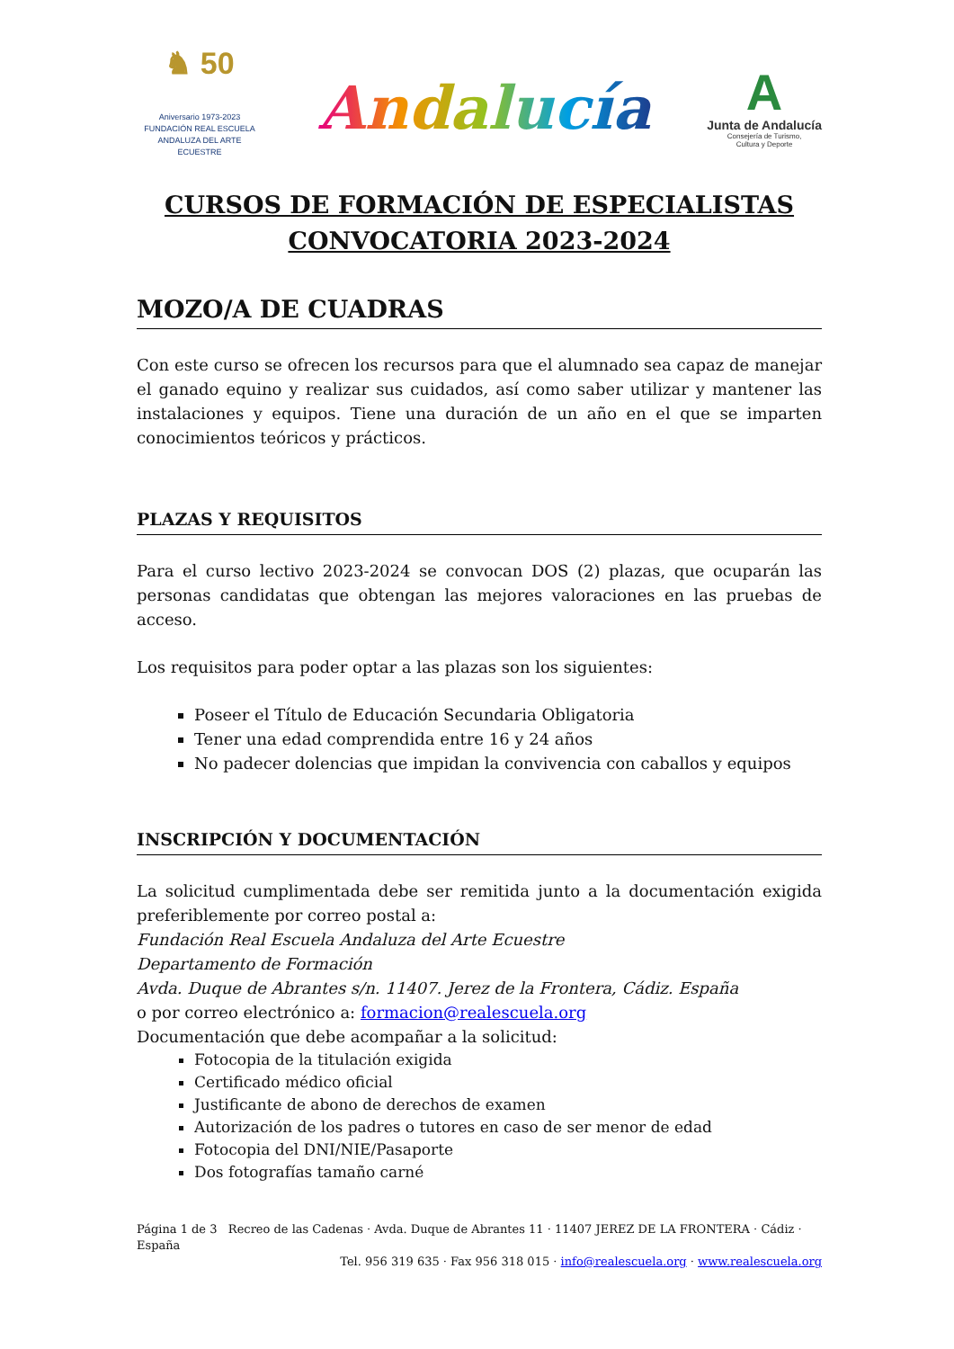♞ 50
Aniversario 1973-2023
FUNDACIÓN REAL ESCUELA
ANDALUZA DEL ARTE ECUESTRE
Andalucía
A
Junta de Andalucía
Consejería de Turismo,
Cultura y Deporte
CURSOS DE FORMACIÓN DE ESPECIALISTAS
CONVOCATORIA 2023-2024
MOZO/A DE CUADRAS
Con este curso se ofrecen los recursos para que el alumnado sea capaz de manejar el ganado equino y realizar sus cuidados, así como saber utilizar y mantener las instalaciones y equipos. Tiene una duración de un año en el que se imparten conocimientos teóricos y prácticos.
PLAZAS Y REQUISITOS
Para el curso lectivo 2023-2024 se convocan DOS (2) plazas, que ocuparán las personas candidatas que obtengan las mejores valoraciones en las pruebas de acceso.
Los requisitos para poder optar a las plazas son los siguientes:
Poseer el Título de Educación Secundaria Obligatoria
Tener una edad comprendida entre 16 y 24 años
No padecer dolencias que impidan la convivencia con caballos y equipos
INSCRIPCIÓN Y DOCUMENTACIÓN
La solicitud cumplimentada debe ser remitida junto a la documentación exigida preferiblemente por correo postal a:
Fundación Real Escuela Andaluza del Arte Ecuestre
Departamento de Formación
Avda. Duque de Abrantes s/n. 11407. Jerez de la Frontera, Cádiz. España
o por correo electrónico a: formacion@realescuela.org
Documentación que debe acompañar a la solicitud:
Fotocopia de la titulación exigida
Certificado médico oficial
Justificante de abono de derechos de examen
Autorización de los padres o tutores en caso de ser menor de edad
Fotocopia del DNI/NIE/Pasaporte
Dos fotografías tamaño carné
Página 1 de 3 Recreo de las Cadenas · Avda. Duque de Abrantes 11 · 11407 JEREZ DE LA FRONTERA · Cádiz · España
Tel. 956 319 635 · Fax 956 318 015 · info@realescuela.org · www.realescuela.org